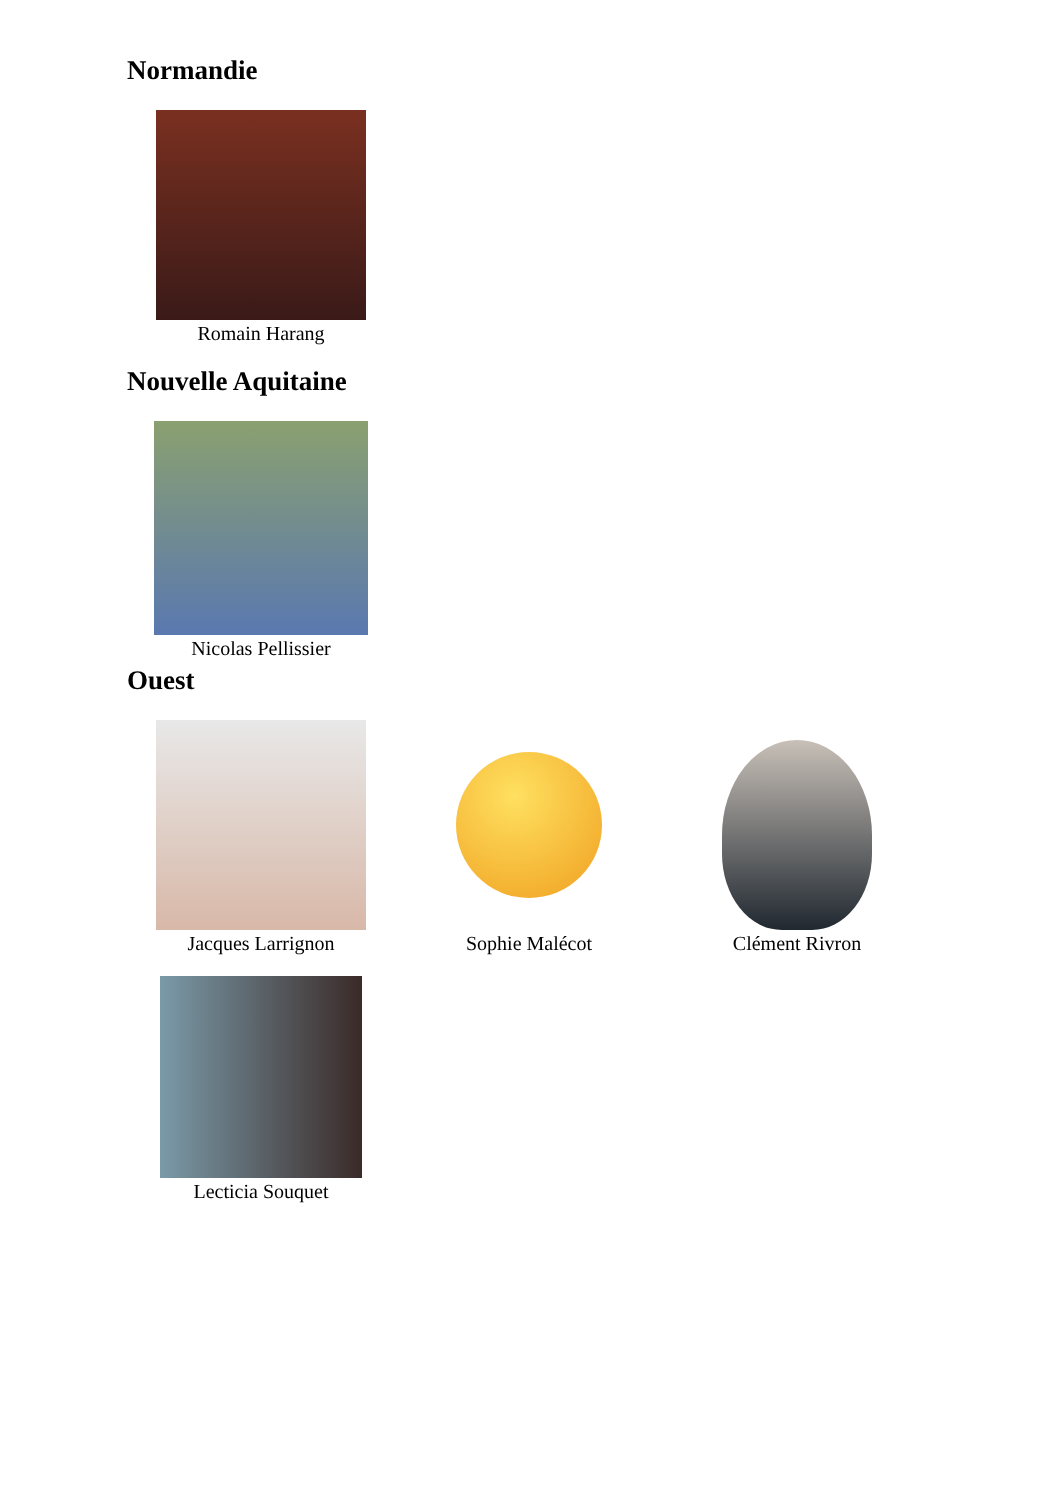Normandie
Romain Harang
Nouvelle Aquitaine
Nicolas Pellissier
Ouest
Jacques Larrignon Sophie Malécot Clément Rivron
Lecticia Souquet